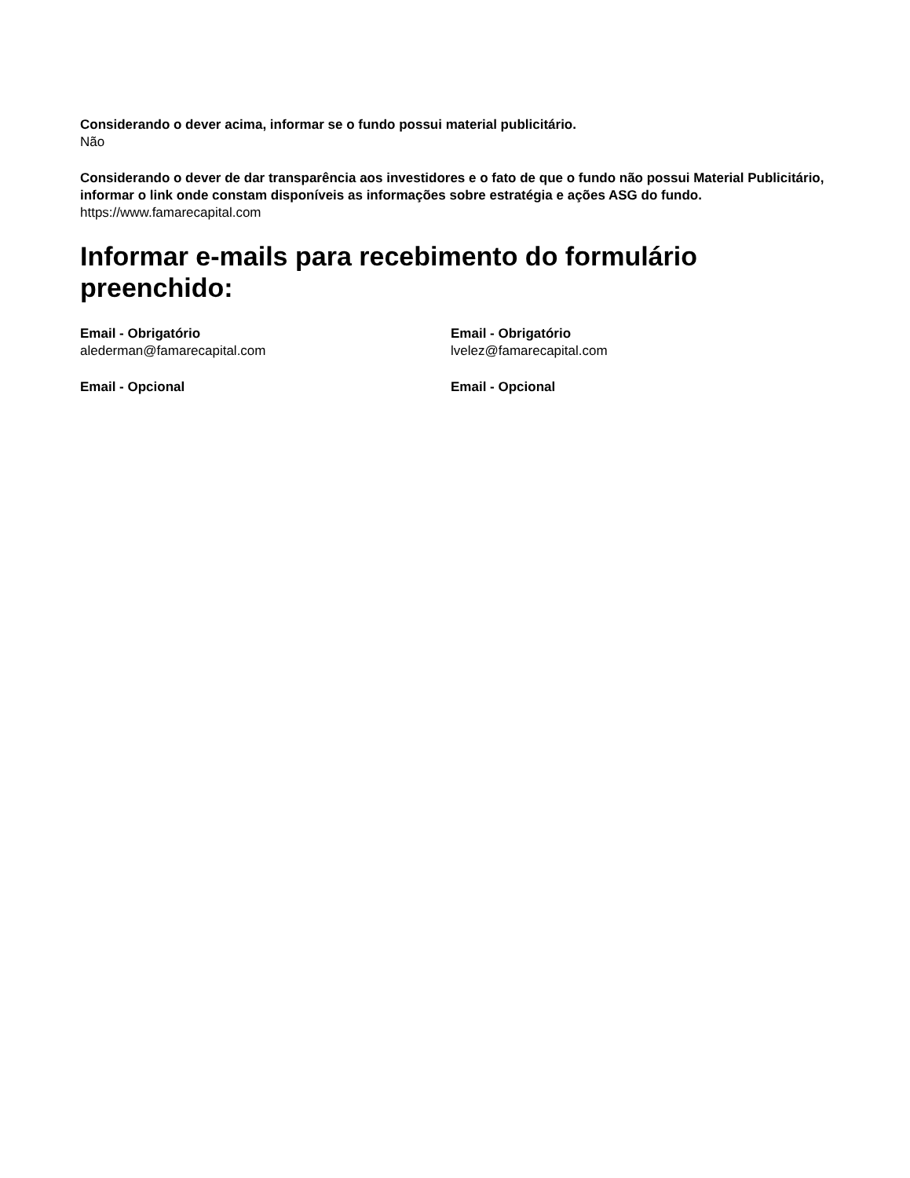Considerando o dever acima, informar se o fundo possui material publicitário.
Não
Considerando o dever de dar transparência aos investidores e o fato de que o fundo não possui Material Publicitário, informar o link onde constam disponíveis as informações sobre estratégia e ações ASG do fundo.
https://www.famarecapital.com
Informar e-mails para recebimento do formulário preenchido:
Email - Obrigatório
alederman@famarecapital.com
Email - Obrigatório
lvelez@famarecapital.com
Email - Opcional Email - Opcional